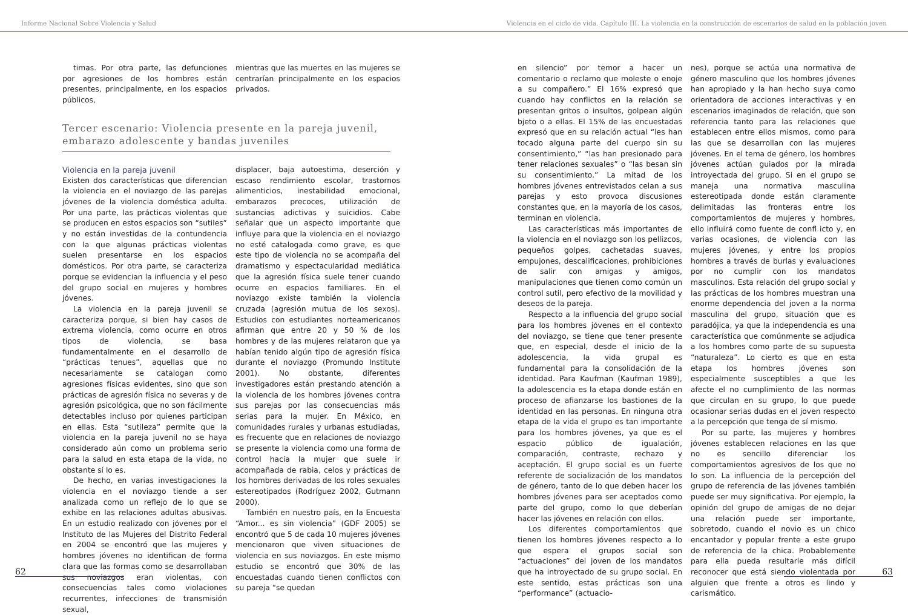Informe Nacional Sobre Violencia y Salud Violencia en el ciclo de vida. Capítulo III. La violencia en la construcción de escenarios de salud en la población joven
timas. Por otra parte, las defunciones por agresiones de los hombres están presentes, principalmente, en los espacios públicos,
mientras que las muertes en las mujeres se centrarían principalmente en los espacios privados.
Tercer escenario: Violencia presente en la pareja juvenil, embarazo adolescente y bandas juveniles
Violencia en la pareja juvenil
Existen dos características que diferencian la violencia en el noviazgo de las parejas jóvenes de la violencia doméstica adulta. Por una parte, las prácticas violentas que se producen en estos espacios son “sutiles” y no están investidas de la contundencia con la que algunas prácticas violentas suelen presentarse en los espacios domésticos. Por otra parte, se caracteriza porque se evidencian la influencia y el peso del grupo social en mujeres y hombres jóvenes.
La violencia en la pareja juvenil se caracteriza porque, si bien hay casos de extrema violencia, como ocurre en otros tipos de violencia, se basa fundamentalmente en el desarrollo de “prácticas tenues”, aquellas que no necesariamente se catalogan como agresiones físicas evidentes, sino que son prácticas de agresión física no severas y de agresión psicológica, que no son fácilmente detectables incluso por quienes participan en ellas. Esta “sutileza” permite que la violencia en la pareja juvenil no se haya considerado aún como un problema serio para la salud en esta etapa de la vida, no obstante sí lo es.
De hecho, en varias investigaciones la violencia en el noviazgo tiende a ser analizada como un reflejo de lo que se exhibe en las relaciones adultas abusivas. En un estudio realizado con jóvenes por el Instituto de las Mujeres del Distrito Federal en 2004 se encontró que las mujeres y hombres jóvenes no identifican de forma clara que las formas como se desarrollaban sus noviazgos eran violentas, con consecuencias tales como violaciones recurrentes, infecciones de transmisión sexual,
displacer, baja autoestima, deserción y escaso rendimiento escolar, trastornos alimenticios, inestabilidad emocional, embarazos precoces, utilización de sustancias adictivas y suicidios. Cabe señalar que un aspecto importante que influye para que la violencia en el noviazgo no esté catalogada como grave, es que este tipo de violencia no se acompaña del dramatismo y espectacularidad mediática que la agresión física suele tener cuando ocurre en espacios familiares. En el noviazgo existe también la violencia cruzada (agresión mutua de los sexos). Estudios con estudiantes norteamericanos afirman que entre 20 y 50 % de los hombres y de las mujeres relataron que ya habían tenido algún tipo de agresión física durante el noviazgo (Promundo Institute 2001). No obstante, diferentes investigadores están prestando atención a la violencia de los hombres jóvenes contra sus parejas por las consecuencias más serias para la mujer. En México, en comunidades rurales y urbanas estudiadas, es frecuente que en relaciones de noviazgo se presente la violencia como una forma de control hacia la mujer que suele ir acompañada de rabia, celos y prácticas de los hombres derivadas de los roles sexuales estereotipados (Rodríguez 2002, Gutmann 2000).
También en nuestro país, en la Encuesta “Amor... es sin violencia” (GDF 2005) se encontró que 5 de cada 10 mujeres jóvenes mencionaron que viven situaciones de violencia en sus noviazgos. En este mismo estudio se encontró que 30% de las encuestadas cuando tienen conflictos con su pareja “se quedan
62
en silencio” por temor a hacer un comentario o reclamo que moleste o enoje a su compañero.” El 16% expresó que cuando hay conflictos en la relación se presentan gritos o insultos, golpean algún bjeto o a ellas. El 15% de las encuestadas expresó que en su relación actual “les han tocado alguna parte del cuerpo sin su consentimiento,” “las han presionado para tener relaciones sexuales” o “las besan sin su consentimiento.” La mitad de los hombres jóvenes entrevistados celan a sus parejas y esto provoca discusiones constantes que, en la mayoría de los casos, terminan en violencia.
Las características más importantes de la violencia en el noviazgo son los pellizcos, pequeños golpes, cachetadas suaves, empujones, descalificaciones, prohibiciones de salir con amigas y amigos, manipulaciones que tienen como común un control sutil, pero efectivo de la movilidad y deseos de la pareja.
Respecto a la influencia del grupo social para los hombres jóvenes en el contexto del noviazgo, se tiene que tener presente que, en especial, desde el inicio de la adolescencia, la vida grupal es fundamental para la consolidación de la identidad. Para Kaufman (Kaufman 1989), la adolescencia es la etapa donde están en proceso de afianzarse los bastiones de la identidad en las personas. En ninguna otra etapa de la vida el grupo es tan importante para los hombres jóvenes, ya que es el espacio público de igualación, comparación, contraste, rechazo y aceptación. El grupo social es un fuerte referente de socialización de los mandatos de género, tanto de lo que deben hacer los hombres jóvenes para ser aceptados como parte del grupo, como lo que deberían hacer las jóvenes en relación con ellos.
Los diferentes comportamientos que tienen los hombres jóvenes respecto a lo que espera el grupos social son “actuaciones” del joven de los mandatos que ha introyectado de su grupo social. En este sentido, estas prácticas son una “performance” (actuacio-
nes), porque se actúa una normativa de género masculino que los hombres jóvenes han apropiado y la han hecho suya como orientadora de acciones interactivas y en escenarios imaginados de relación, que son referencia tanto para las relaciones que establecen entre ellos mismos, como para las que se desarrollan con las mujeres jóvenes. En el tema de género, los hombres jóvenes actúan guiados por la mirada introyectada del grupo. Si en el grupo se maneja una normativa masculina estereotipada donde están claramente delimitadas las fronteras entre los comportamientos de mujeres y hombres, ello influirá como fuente de confl icto y, en varias ocasiones, de violencia con las mujeres jóvenes, y entre los propios hombres a través de burlas y evaluaciones por no cumplir con los mandatos masculinos. Esta relación del grupo social y las prácticas de los hombres muestran una enorme dependencia del joven a la norma masculina del grupo, situación que es paradójica, ya que la independencia es una característica que comúnmente se adjudica a los hombres como parte de su supuesta “naturaleza”. Lo cierto es que en esta etapa los hombres jóvenes son especialmente susceptibles a que les afecte el no cumplimiento de las normas que circulan en su grupo, lo que puede ocasionar serias dudas en el joven respecto a la percepción que tenga de sí mismo.
Por su parte, las mujeres y hombres jóvenes establecen relaciones en las que no es sencillo diferenciar los comportamientos agresivos de los que no lo son. La influencia de la percepción del grupo de referencia de las jóvenes también puede ser muy significativa. Por ejemplo, la opinión del grupo de amigas de no dejar una relación puede ser importante, sobretodo, cuando el novio es un chico encantador y popular frente a este grupo de referencia de la chica. Probablemente para ella pueda resultarle más difícil reconocer que está siendo violentada por alguien que frente a otros es lindo y carismático.
63